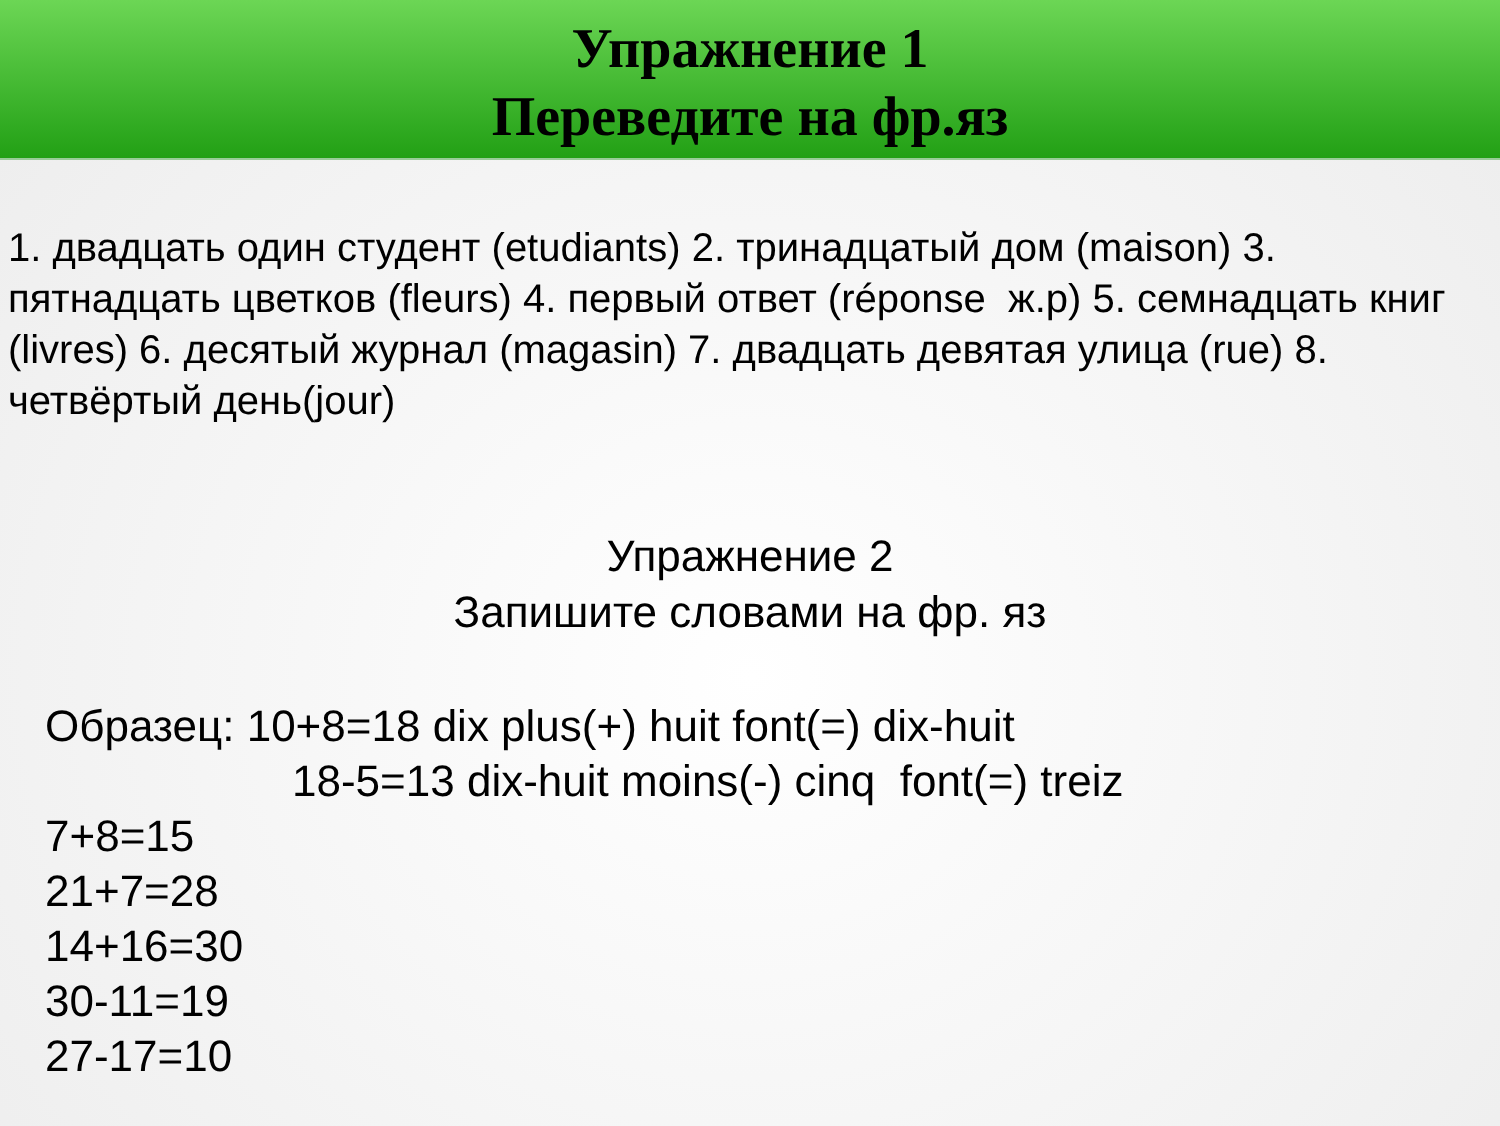Упражнение 1
Переведите на фр.яз
1. двадцать один студент (etudiants) 2. тринадцатый дом (maison) 3. пятнадцать цветков (fleurs) 4. первый ответ (réponse ж.р) 5. семнадцать книг (livres) 6. десятый журнал (magasin) 7. двадцать девятая улица (rue) 8. четвёртый день(jour)
Упражнение 2
Запишите словами на фр. яз
Образец: 10+8=18 dix plus(+) huit font(=) dix-huit
18-5=13 dix-huit moins(-) cinq font(=) treiz
7+8=15
21+7=28
14+16=30
30-11=19
27-17=10